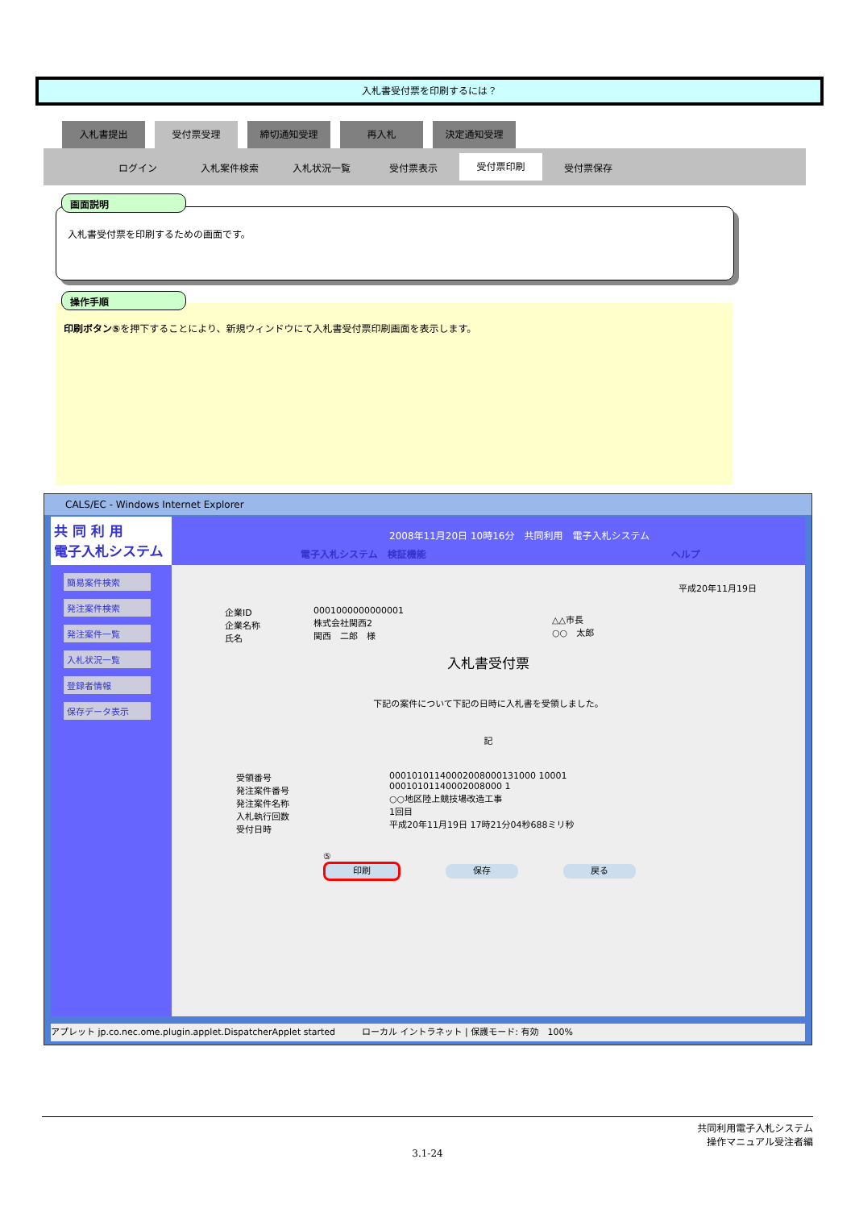入札書受付票を印刷するには？
入札書提出 受付票受理 締切通知受理 再入札 決定通知受理
ログイン 入札案件検索 入札状況一覧 受付票表示 受付票印刷 受付票保存
入札書受付票を印刷するための画面です。
画面説明
印刷ボタン⑤を押下することにより、新規ウィンドウにて入札書受付票印刷画面を表示します。
操作手順
CALS/EC - Windows Internet Explorer
共 同 利 用
電子入札システム
簡易案件検索
発注案件検索
発注案件一覧
入札状況一覧
登録者情報
保存データ表示
2008年11月20日 10時16分　共同利用　電子入札システム
電子入札システム　検証機能 ヘルプ
平成20年11月19日
企業ID
企業名称
氏名
0001000000000001
株式会社関西2
関西　二郎　様
△△市長
○○　太郎
入札書受付票
下記の案件について下記の日時に入札書を受領しました。
記
受領番号
発注案件番号
発注案件名称
入札執行回数
受付日時
00010101140002008000131000 10001
00010101140002008000 1
○○地区陸上競技場改造工事
1回目
平成20年11月19日 17時21分04秒688ミリ秒
⑤
印刷 保存 戻る
アプレット jp.co.nec.ome.plugin.applet.DispatcherApplet started　　　ローカル イントラネット | 保護モード: 有効　100%
共同利用電子入札システム
操作マニュアル受注者編
3.1-24